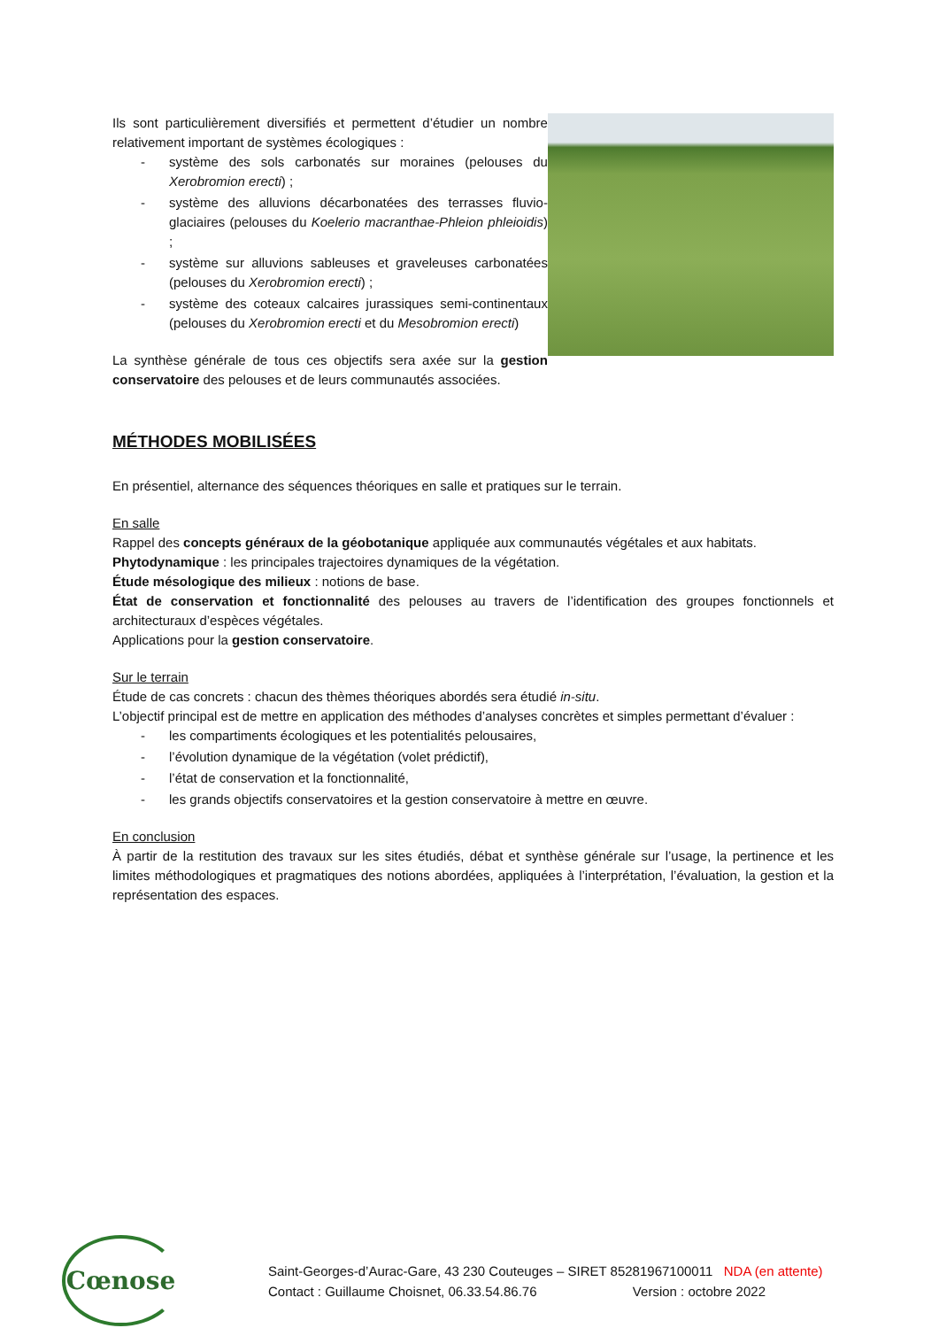Ils sont particulièrement diversifiés et permettent d’étudier un nombre relativement important de systèmes écologiques :
- système des sols carbonatés sur moraines (pelouses du Xerobromion erecti) ;
- système des alluvions décarbonatées des terrasses fluvio-glaciaires (pelouses du Koelerio macranthae-Phleion phleioidis) ;
- système sur alluvions sableuses et graveleuses carbonatées (pelouses du Xerobromion erecti) ;
- système des coteaux calcaires jurassiques semi-continentaux (pelouses du Xerobromion erecti et du Mesobromion erecti)
La synthèse générale de tous ces objectifs sera axée sur la gestion conservatoire des pelouses et de leurs communautés associées.
MÉTHODES MOBILISÉES
En présentiel, alternance des séquences théoriques en salle et pratiques sur le terrain.
En salle
Rappel des concepts généraux de la géobotanique appliquée aux communautés végétales et aux habitats.
Phytodynamique : les principales trajectoires dynamiques de la végétation.
Étude mésologique des milieux : notions de base.
État de conservation et fonctionnalité des pelouses au travers de l’identification des groupes fonctionnels et architecturaux d’espèces végétales.
Applications pour la gestion conservatoire.
Sur le terrain
Étude de cas concrets : chacun des thèmes théoriques abordés sera étudié in-situ.
L’objectif principal est de mettre en application des méthodes d’analyses concrètes et simples permettant d’évaluer :
- les compartiments écologiques et les potentialités pelousaires,
- l’évolution dynamique de la végétation (volet prédictif),
- l’état de conservation et la fonctionnalité,
- les grands objectifs conservatoires et la gestion conservatoire à mettre en œuvre.
En conclusion
À partir de la restitution des travaux sur les sites étudiés, débat et synthèse générale sur l’usage, la pertinence et les limites méthodologiques et pragmatiques des notions abordées, appliquées à l’interprétation, l’évaluation, la gestion et la représentation des espaces.
Cœnose
Saint-Georges-d’Aurac-Gare, 43 230 Couteuges – SIRET 85281967100011 NDA (en attente)
Contact : Guillaume Choisnet, 06.33.54.86.76 Version : octobre 2022